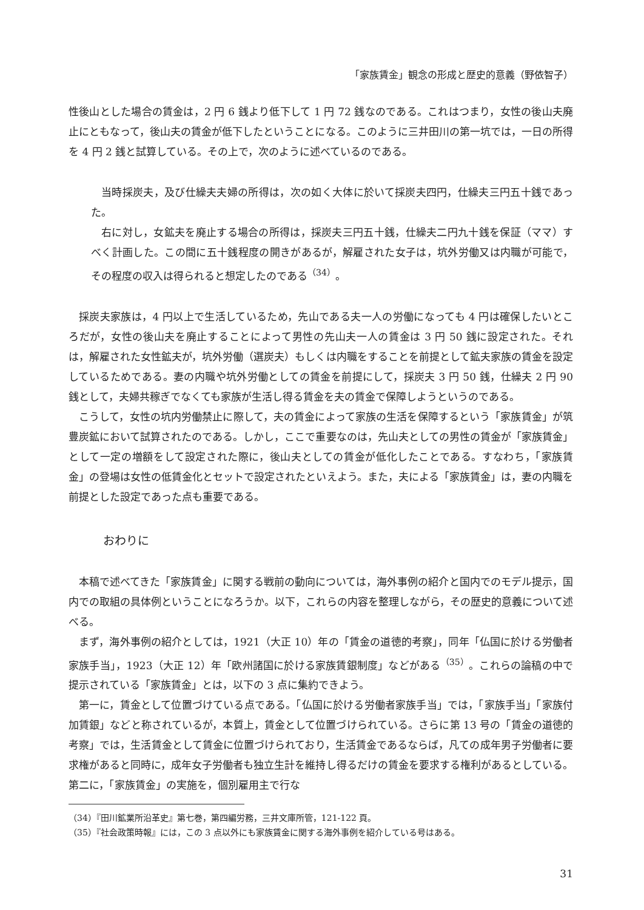「家族賃金」観念の形成と歴史的意義（野依智子）
性後山とした場合の賃金は，2 円 6 銭より低下して 1 円 72 銭なのである。これはつまり，女性の後山夫廃止にともなって，後山夫の賃金が低下したということになる。このように三井田川の第一坑では，一日の所得を 4 円 2 銭と試算している。その上で，次のように述べているのである。
当時採炭夫，及び仕繰夫夫婦の所得は，次の如く大体に於いて採炭夫四円，仕繰夫三円五十銭であった。
右に対し，女鉱夫を廃止する場合の所得は，採炭夫三円五十銭，仕繰夫二円九十銭を保証（ママ）すべく計画した。この間に五十銭程度の開きがあるが，解雇された女子は，坑外労働又は内職が可能で，その程度の収入は得られると想定したのである<sup>（34）</sup>。
採炭夫家族は，4 円以上で生活しているため，先山である夫一人の労働になっても 4 円は確保したいところだが，女性の後山夫を廃止することによって男性の先山夫一人の賃金は 3 円 50 銭に設定された。それは，解雇された女性鉱夫が，坑外労働（選炭夫）もしくは内職をすることを前提として鉱夫家族の賃金を設定しているためである。妻の内職や坑外労働としての賃金を前提にして，採炭夫 3 円 50 銭，仕繰夫 2 円 90 銭として，夫婦共稼ぎでなくても家族が生活し得る賃金を夫の賃金で保障しようというのである。
こうして，女性の坑内労働禁止に際して，夫の賃金によって家族の生活を保障するという「家族賃金」が筑豊炭鉱において試算されたのである。しかし，ここで重要なのは，先山夫としての男性の賃金が「家族賃金」として一定の増額をして設定された際に，後山夫としての賃金が低化したことである。すなわち，「家族賃金」の登場は女性の低賃金化とセットで設定されたといえよう。また，夫による「家族賃金」は，妻の内職を前提とした設定であった点も重要である。
おわりに
本稿で述べてきた「家族賃金」に関する戦前の動向については，海外事例の紹介と国内でのモデル提示，国内での取組の具体例ということになろうか。以下，これらの内容を整理しながら，その歴史的意義について述べる。
まず，海外事例の紹介としては，1921（大正 10）年の「賃金の道徳的考察」，同年「仏国に於ける労働者家族手当」，1923（大正 12）年「欧州諸国に於ける家族賃銀制度」などがある<sup>（35）</sup>。これらの論稿の中で提示されている「家族賃金」とは，以下の 3 点に集約できよう。
第一に，賃金として位置づけている点である。「仏国に於ける労働者家族手当」では，「家族手当」「家族付加賃銀」などと称されているが，本質上，賃金として位置づけられている。さらに第 13 号の「賃金の道徳的考察」では，生活賃金として賃金に位置づけられており，生活賃金であるならば，凡ての成年男子労働者に要求権があると同時に，成年女子労働者も独立生計を維持し得るだけの賃金を要求する権利があるとしている。第二に，「家族賃金」の実施を，個別雇用主で行な
（34）『田川鉱業所沿革史』第七巻，第四編労務，三井文庫所管，121‑122 頁。
（35）『社会政策時報』には，この 3 点以外にも家族賃金に関する海外事例を紹介している号はある。
31